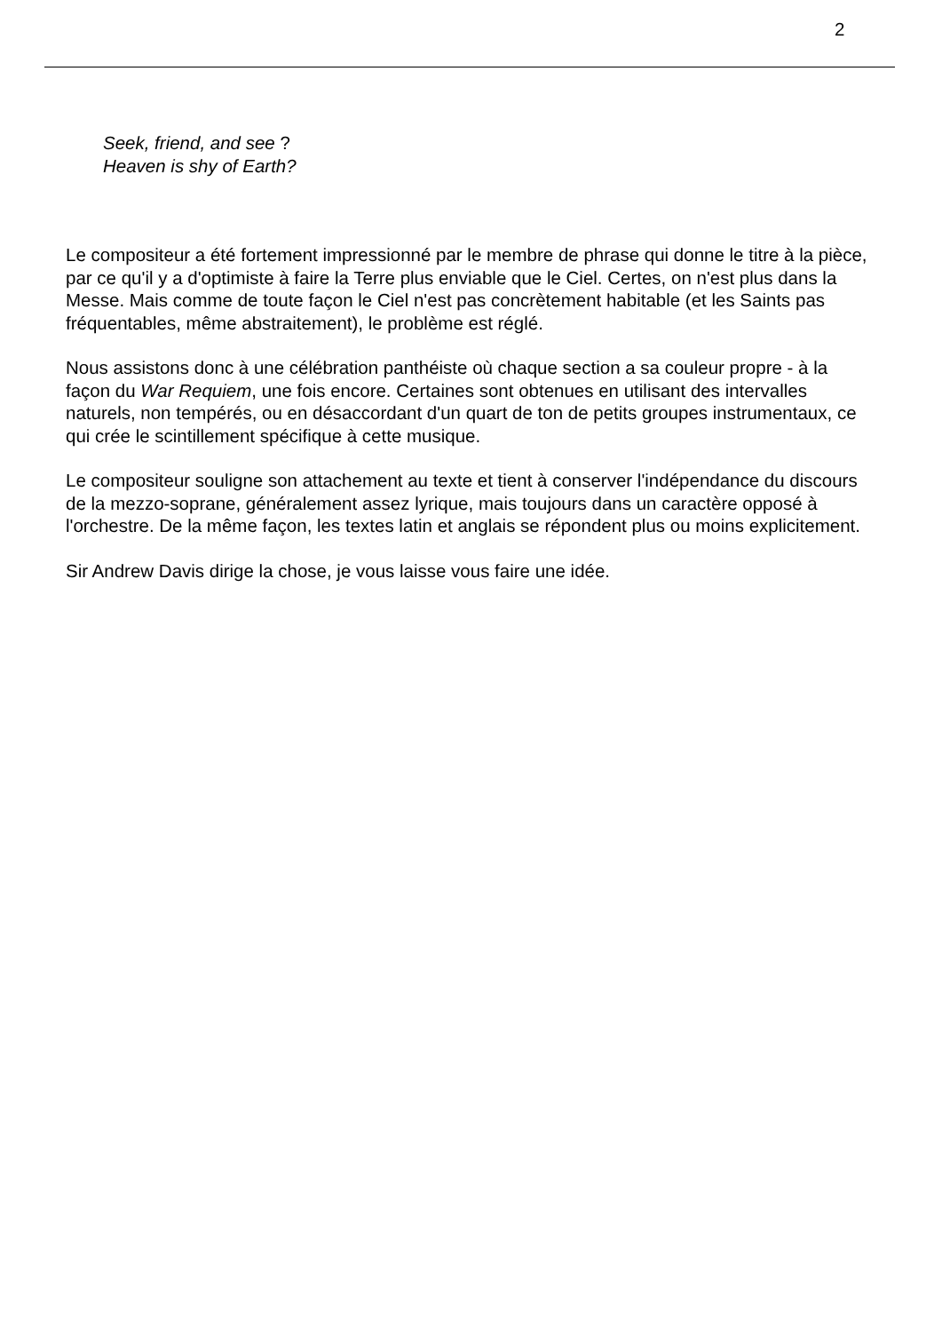2
Seek, friend, and see ?
Heaven is shy of Earth?
Le compositeur a été fortement impressionné par le membre de phrase qui donne le titre à la pièce, par ce qu'il y a d'optimiste à faire la Terre plus enviable que le Ciel. Certes, on n'est plus dans la Messe. Mais comme de toute façon le Ciel n'est pas concrètement habitable (et les Saints pas fréquentables, même abstraitement), le problème est réglé.
Nous assistons donc à une célébration panthéiste où chaque section a sa couleur propre - à la façon du War Requiem, une fois encore. Certaines sont obtenues en utilisant des intervalles naturels, non tempérés, ou en désaccordant d'un quart de ton de petits groupes instrumentaux, ce qui crée le scintillement spécifique à cette musique.
Le compositeur souligne son attachement au texte et tient à conserver l'indépendance du discours de la mezzo-soprane, généralement assez lyrique, mais toujours dans un caractère opposé à l'orchestre. De la même façon, les textes latin et anglais se répondent plus ou moins explicitement.
Sir Andrew Davis dirige la chose, je vous laisse vous faire une idée.